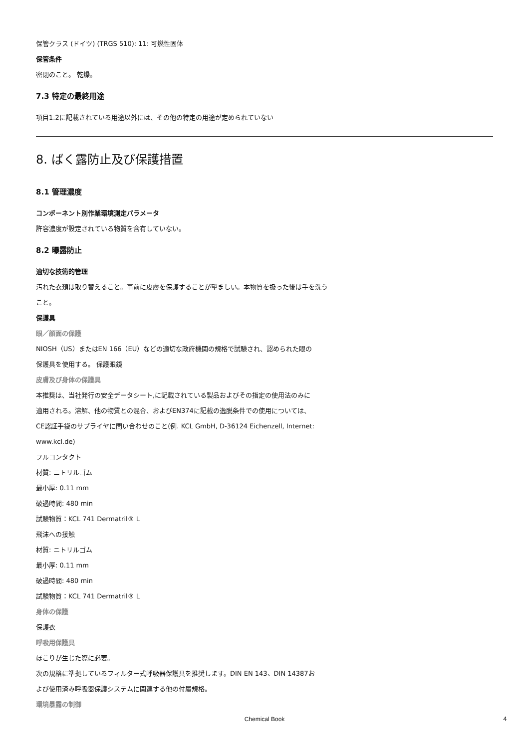保管クラス (ドイツ) (TRGS 510): 11: 可燃性固体
保管条件
密閉のこと。 乾燥。
7.3 特定の最終用途
項目1.2に記載されている用途以外には、その他の特定の用途が定められていない
8. ばく露防止及び保護措置
8.1 管理濃度
コンポーネント別作業環境測定パラメータ
許容濃度が設定されている物質を含有していない。
8.2 曝露防止
適切な技術的管理
汚れた衣類は取り替えること。事前に皮膚を保護することが望ましい。本物質を扱った後は手を洗う
こと。
保護具
眼／顔面の保護
NIOSH（US）またはEN 166（EU）などの適切な政府機関の規格で試験され、認められた眼の
保護具を使用する。 保護眼鏡
皮膚及び身体の保護具
本推奨は、当社発行の安全データシート,に記載されている製品およびその指定の使用法のみに
適用される。溶解、他の物質との混合、およびEN374に記載の逸脱条件での使用については、
CE認証手袋のサプライヤに問い合わせのこと(例. KCL GmbH, D-36124 Eichenzell, Internet:
www.kcl.de)
フルコンタクト
材質: ニトリルゴム
最小厚: 0.11 mm
破過時間: 480 min
試験物質：KCL 741 Dermatril® L
飛沫への接触
材質: ニトリルゴム
最小厚: 0.11 mm
破過時間: 480 min
試験物質：KCL 741 Dermatril® L
身体の保護
保護衣
呼吸用保護具
ほこりが生じた際に必要。
次の規格に準拠しているフィルター式呼吸器保護具を推奨します。DIN EN 143、DIN 14387お
よび使用済み呼吸器保護システムに関連する他の付属規格。
環境暴露の制御
Chemical Book 4